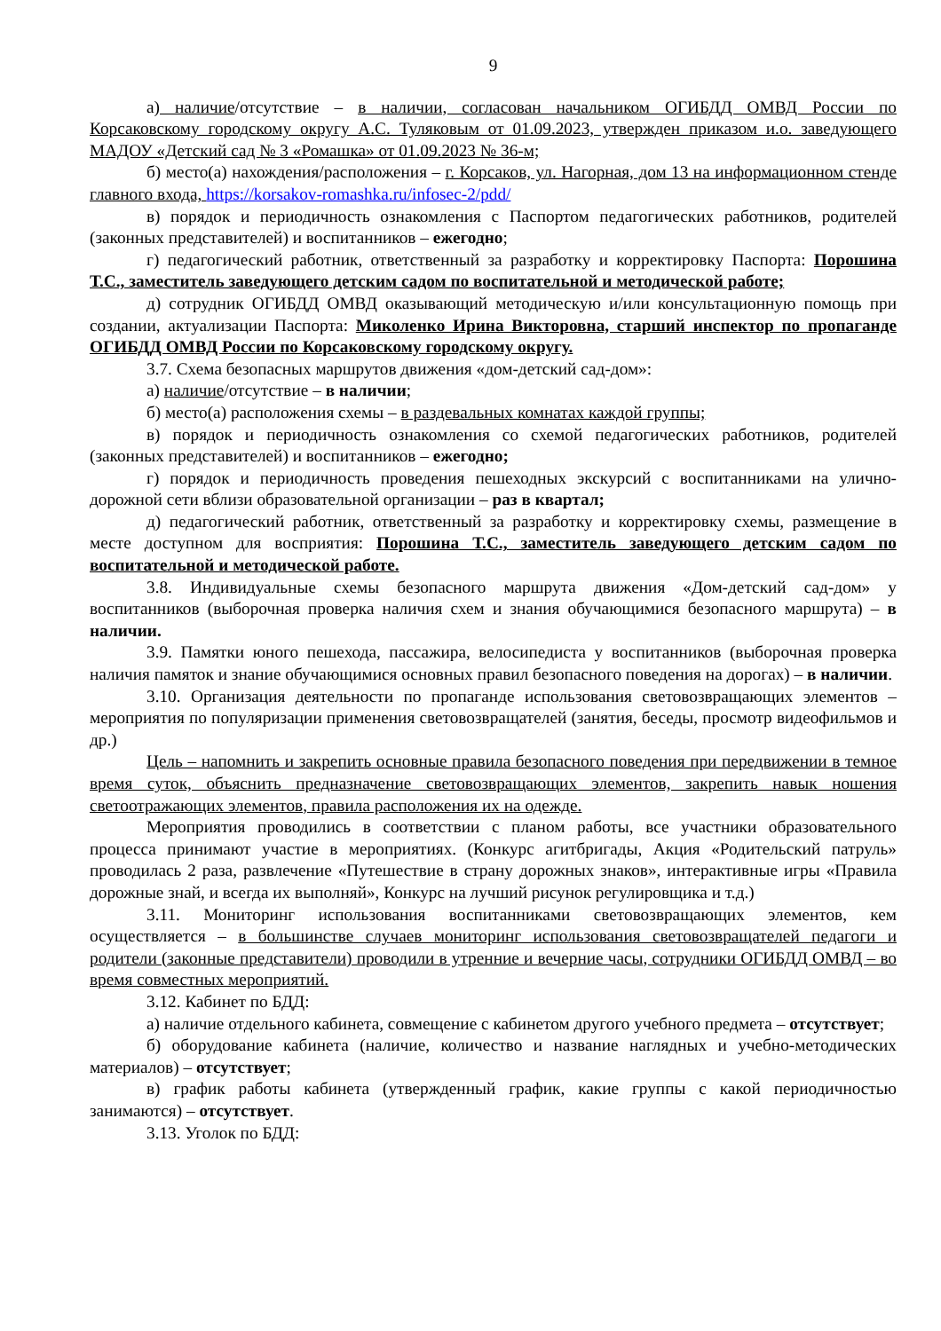9
а) наличие/отсутствие – в наличии, согласован начальником ОГИБДД ОМВД России по Корсаковскому городскому округу А.С. Туляковым от 01.09.2023, утвержден приказом и.о. заведующего МАДОУ «Детский сад № 3 «Ромашка» от 01.09.2023 № 36-м;
б) место(а) нахождения/расположения – г. Корсаков, ул. Нагорная, дом 13 на информационном стенде главного входа, https://korsakov-romashka.ru/infosec-2/pdd/
в) порядок и периодичность ознакомления с Паспортом педагогических работников, родителей (законных представителей) и воспитанников – ежегодно;
г) педагогический работник, ответственный за разработку и корректировку Паспорта: Порошина Т.С., заместитель заведующего детским садом по воспитательной и методической работе;
д) сотрудник ОГИБДД ОМВД оказывающий методическую и/или консультационную помощь при создании, актуализации Паспорта: Миколенко Ирина Викторовна, старший инспектор по пропаганде ОГИБДД ОМВД России по Корсаковскому городскому округу.
3.7. Схема безопасных маршрутов движения «дом-детский сад-дом»:
а) наличие/отсутствие – в наличии;
б) место(а) расположения схемы – в раздевальных комнатах каждой группы;
в) порядок и периодичность ознакомления со схемой педагогических работников, родителей (законных представителей) и воспитанников – ежегодно;
г) порядок и периодичность проведения пешеходных экскурсий с воспитанниками на улично-дорожной сети вблизи образовательной организации – раз в квартал;
д) педагогический работник, ответственный за разработку и корректировку схемы, размещение в месте доступном для восприятия: Порошина Т.С., заместитель заведующего детским садом по воспитательной и методической работе.
3.8. Индивидуальные схемы безопасного маршрута движения «Дом-детский сад-дом» у воспитанников (выборочная проверка наличия схем и знания обучающимися безопасного маршрута) – в наличии.
3.9. Памятки юного пешехода, пассажира, велосипедиста у воспитанников (выборочная проверка наличия памяток и знание обучающимися основных правил безопасного поведения на дорогах) – в наличии.
3.10. Организация деятельности по пропаганде использования световозвращающих элементов – мероприятия по популяризации применения световозвращателей (занятия, беседы, просмотр видеофильмов и др.)
Цель – напомнить и закрепить основные правила безопасного поведения при передвижении в темное время суток, объяснить предназначение световозвращающих элементов, закрепить навык ношения светоотражающих элементов, правила расположения их на одежде.
Мероприятия проводились в соответствии с планом работы, все участники образовательного процесса принимают участие в мероприятиях. (Конкурс агитбригады, Акция «Родительский патруль» проводилась 2 раза, развлечение «Путешествие в страну дорожных знаков», интерактивные игры «Правила дорожные знай, и всегда их выполняй», Конкурс на лучший рисунок регулировщика и т.д.)
3.11. Мониторинг использования воспитанниками световозвращающих элементов, кем осуществляется – в большинстве случаев мониторинг использования световозвращателей педагоги и родители (законные представители) проводили в утренние и вечерние часы, сотрудники ОГИБДД ОМВД – во время совместных мероприятий.
3.12. Кабинет по БДД:
а) наличие отдельного кабинета, совмещение с кабинетом другого учебного предмета – отсутствует;
б) оборудование кабинета (наличие, количество и название наглядных и учебно-методических материалов) – отсутствует;
в) график работы кабинета (утвержденный график, какие группы с какой периодичностью занимаются) – отсутствует.
3.13. Уголок по БДД: